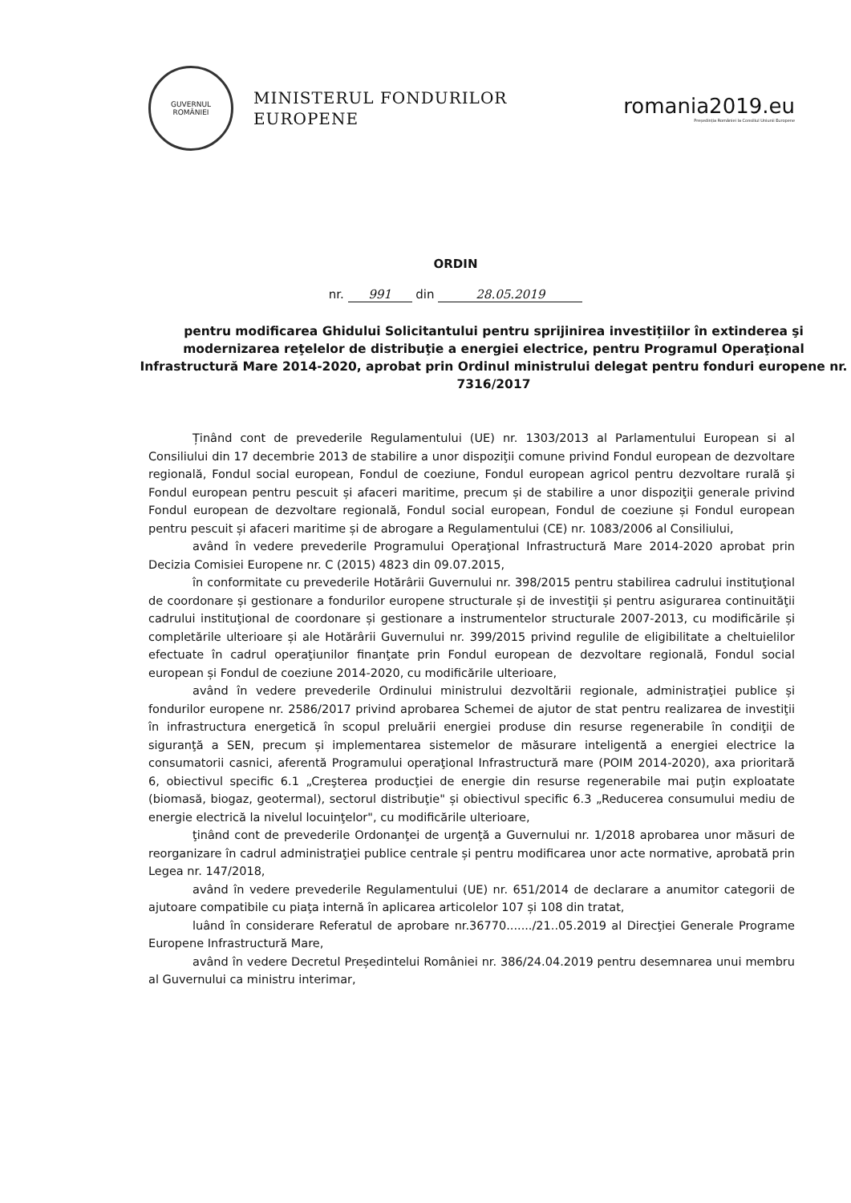GUVERNUL
ROMÂNIEI
MINISTERUL FONDURILOR
EUROPENE
romania2019.eu
Președinția României la Consiliul Uniunii Europene
ORDIN
nr. 991 din 28.05.2019
pentru modificarea Ghidului Solicitantului pentru sprijinirea investițiilor în extinderea şi modernizarea reţelelor de distribuţie a energiei electrice, pentru Programul Operaţional Infrastructură Mare 2014-2020, aprobat prin Ordinul ministrului delegat pentru fonduri europene nr. 7316/2017
Ținând cont de prevederile Regulamentului (UE) nr. 1303/2013 al Parlamentului European si al Consiliului din 17 decembrie 2013 de stabilire a unor dispoziţii comune privind Fondul european de dezvoltare regională, Fondul social european, Fondul de coeziune, Fondul european agricol pentru dezvoltare rurală şi Fondul european pentru pescuit și afaceri maritime, precum și de stabilire a unor dispoziţii generale privind Fondul european de dezvoltare regională, Fondul social european, Fondul de coeziune și Fondul european pentru pescuit și afaceri maritime și de abrogare a Regulamentului (CE) nr. 1083/2006 al Consiliului,
având în vedere prevederile Programului Operaţional Infrastructură Mare 2014-2020 aprobat prin Decizia Comisiei Europene nr. C (2015) 4823 din 09.07.2015,
în conformitate cu prevederile Hotărârii Guvernului nr. 398/2015 pentru stabilirea cadrului instituţional de coordonare și gestionare a fondurilor europene structurale și de investiţii și pentru asigurarea continuităţii cadrului instituţional de coordonare și gestionare a instrumentelor structurale 2007-2013, cu modificările și completările ulterioare și ale Hotărârii Guvernului nr. 399/2015 privind regulile de eligibilitate a cheltuielilor efectuate în cadrul operaţiunilor finanţate prin Fondul european de dezvoltare regională, Fondul social european și Fondul de coeziune 2014-2020, cu modificările ulterioare,
având în vedere prevederile Ordinului ministrului dezvoltării regionale, administraţiei publice și fondurilor europene nr. 2586/2017 privind aprobarea Schemei de ajutor de stat pentru realizarea de investiţii în infrastructura energetică în scopul preluării energiei produse din resurse regenerabile în condiţii de siguranţă a SEN, precum și implementarea sistemelor de măsurare inteligentă a energiei electrice la consumatorii casnici, aferentă Programului operaţional Infrastructură mare (POIM 2014-2020), axa prioritară 6, obiectivul specific 6.1 „Creşterea producţiei de energie din resurse regenerabile mai puţin exploatate (biomasă, biogaz, geotermal), sectorul distribuţie" și obiectivul specific 6.3 „Reducerea consumului mediu de energie electrică la nivelul locuinţelor", cu modificările ulterioare,
ţinând cont de prevederile Ordonanţei de urgenţă a Guvernului nr. 1/2018 aprobarea unor măsuri de reorganizare în cadrul administraţiei publice centrale și pentru modificarea unor acte normative, aprobată prin Legea nr. 147/2018,
având în vedere prevederile Regulamentului (UE) nr. 651/2014 de declarare a anumitor categorii de ajutoare compatibile cu piaţa internă în aplicarea articolelor 107 și 108 din tratat,
luând în considerare Referatul de aprobare nr.36770......./21..05.2019 al Direcţiei Generale Programe Europene Infrastructură Mare,
având în vedere Decretul Președintelui României nr. 386/24.04.2019 pentru desemnarea unui membru al Guvernului ca ministru interimar,